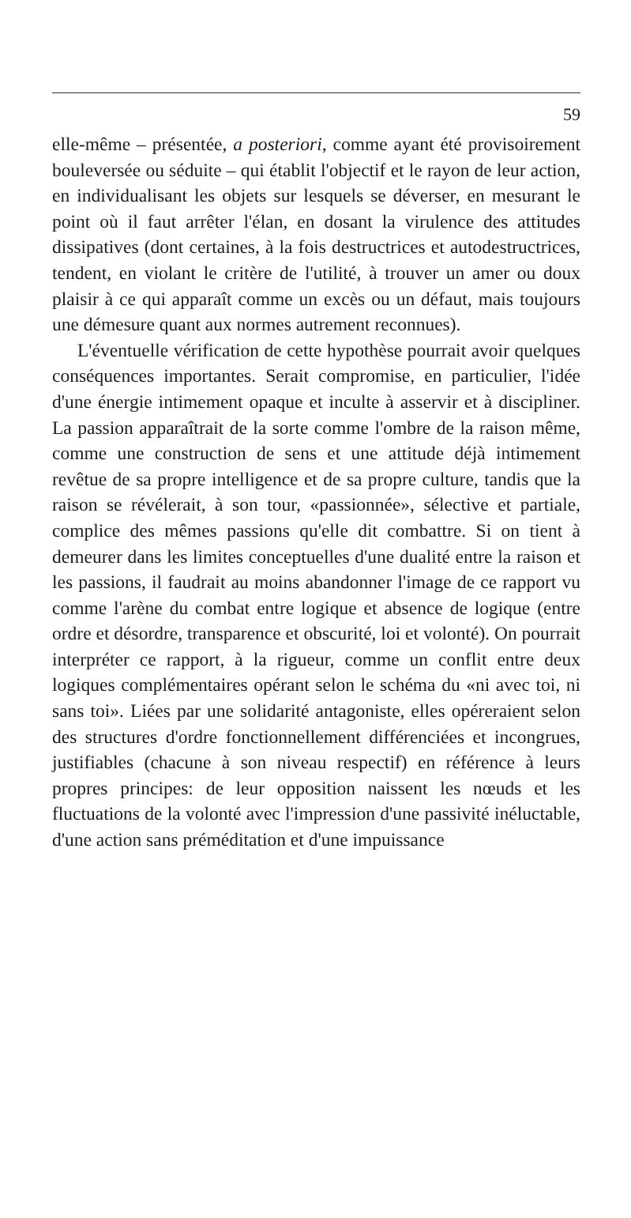59
elle-même – présentée, a posteriori, comme ayant été provisoirement bouleversée ou séduite – qui établit l'objectif et le rayon de leur action, en individualisant les objets sur lesquels se déverser, en mesurant le point où il faut arrêter l'élan, en dosant la virulence des attitudes dissipatives (dont certaines, à la fois destructrices et autodestructrices, tendent, en violant le critère de l'utilité, à trouver un amer ou doux plaisir à ce qui apparaît comme un excès ou un défaut, mais toujours une démesure quant aux normes autrement reconnues).
L'éventuelle vérification de cette hypothèse pourrait avoir quelques conséquences importantes. Serait compromise, en particulier, l'idée d'une énergie intimement opaque et inculte à asservir et à discipliner. La passion apparaîtrait de la sorte comme l'ombre de la raison même, comme une construction de sens et une attitude déjà intimement revêtue de sa propre intelligence et de sa propre culture, tandis que la raison se révélerait, à son tour, «passionnée», sélective et partiale, complice des mêmes passions qu'elle dit combattre. Si on tient à demeurer dans les limites conceptuelles d'une dualité entre la raison et les passions, il faudrait au moins abandonner l'image de ce rapport vu comme l'arène du combat entre logique et absence de logique (entre ordre et désordre, transparence et obscurité, loi et volonté). On pourrait interpréter ce rapport, à la rigueur, comme un conflit entre deux logiques complémentaires opérant selon le schéma du «ni avec toi, ni sans toi». Liées par une solidarité antagoniste, elles opéreraient selon des structures d'ordre fonctionnellement différenciées et incongrues, justifiables (chacune à son niveau respectif) en référence à leurs propres principes: de leur opposition naissent les nœuds et les fluctuations de la volonté avec l'impression d'une passivité inéluctable, d'une action sans préméditation et d'une impuissance